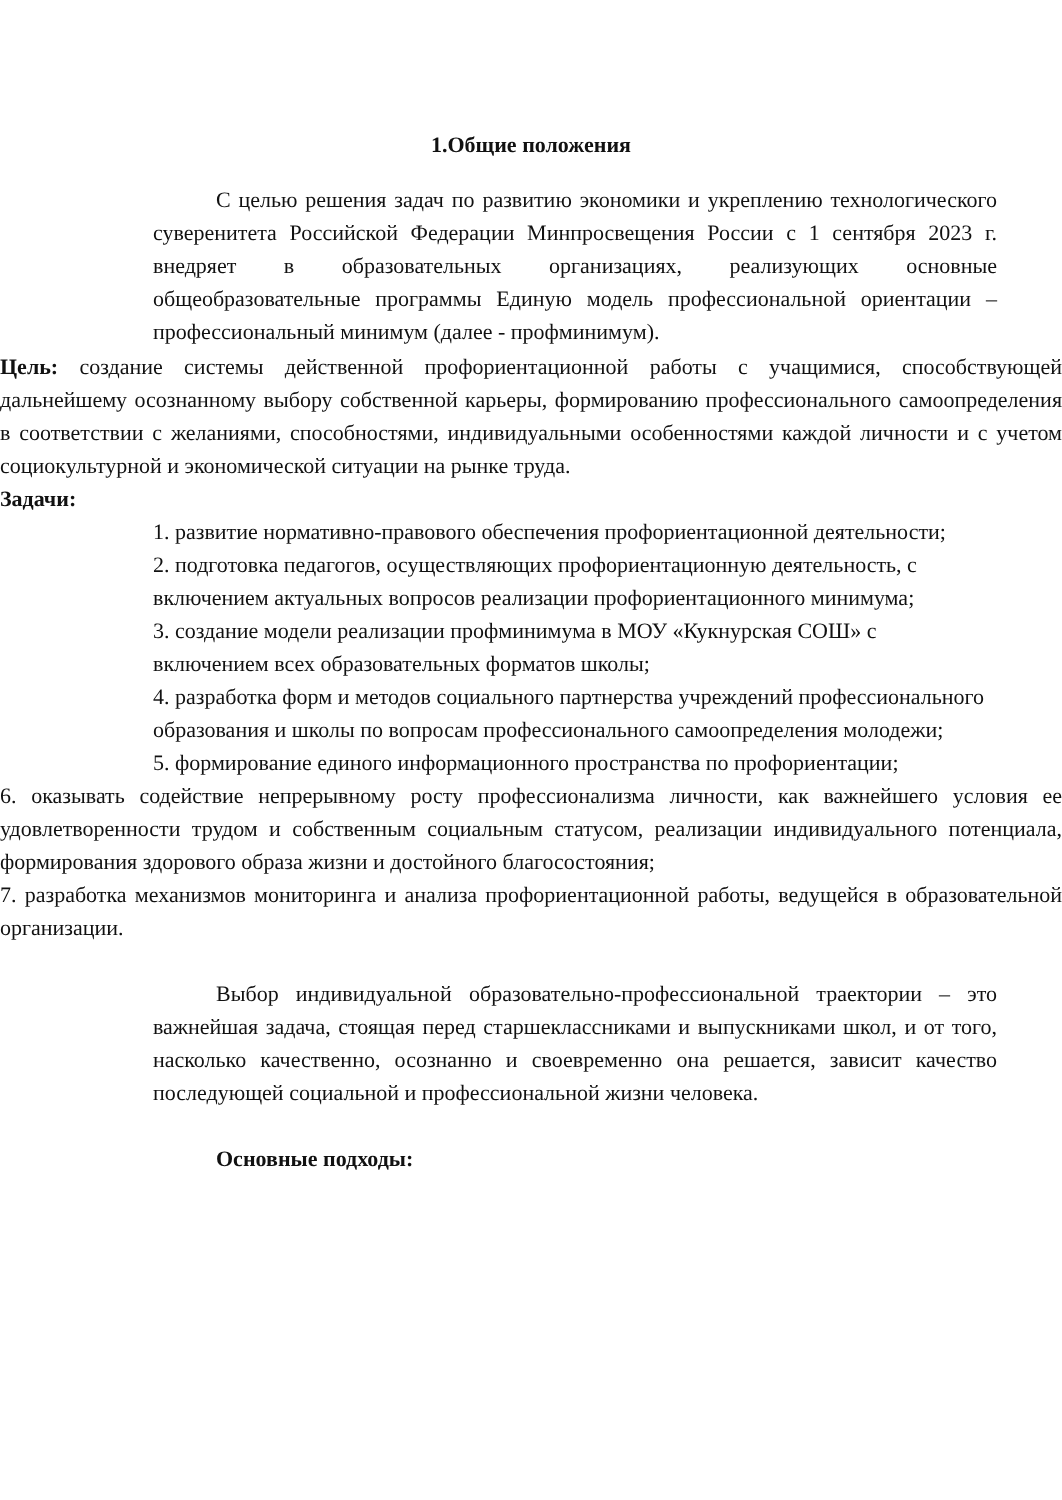1.Общие положения
С целью решения задач по развитию экономики и укреплению технологического суверенитета Российской Федерации Минпросвещения России с 1 сентября 2023 г. внедряет в образовательных организациях, реализующих основные общеобразовательные программы Единую модель профессиональной ориентации – профессиональный минимум (далее - профминимум).
Цель: создание системы действенной профориентационной работы с учащимися, способствующей дальнейшему осознанному выбору собственной карьеры, формированию профессионального самоопределения в соответствии с желаниями, способностями, индивидуальными особенностями каждой личности и с учетом социокультурной и экономической ситуации на рынке труда.
Задачи:
1. развитие нормативно-правового обеспечения профориентационной деятельности;
2. подготовка педагогов, осуществляющих профориентационную деятельность, с включением актуальных вопросов реализации профориентационного минимума;
3. создание модели реализации профминимума в МОУ «Кукнурская СОШ» с включением всех образовательных форматов школы;
4. разработка форм и методов социального партнерства учреждений профессионального образования и школы по вопросам профессионального самоопределения молодежи;
5. формирование единого информационного пространства по профориентации;
6. оказывать содействие непрерывному росту профессионализма личности, как важнейшего условия ее удовлетворенности трудом и собственным социальным статусом, реализации индивидуального потенциала, формирования здорового образа жизни и достойного благосостояния;
7. разработка механизмов мониторинга и анализа профориентационной работы, ведущейся в образовательной организации.
Выбор индивидуальной образовательно-профессиональной траектории – это важнейшая задача, стоящая перед старшеклассниками и выпускниками школ, и от того, насколько качественно, осознанно и своевременно она решается, зависит качество последующей социальной и профессиональной жизни человека.
Основные подходы: